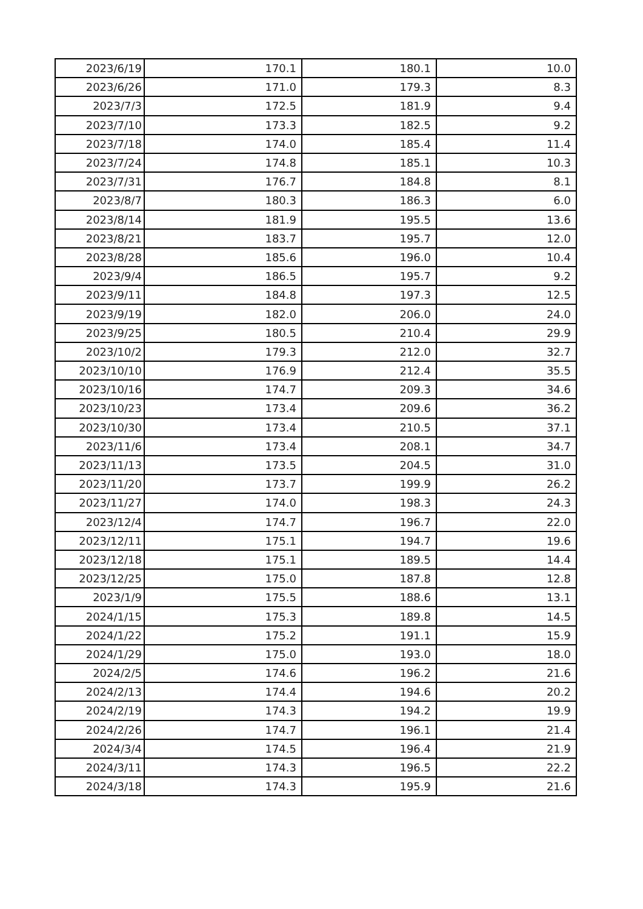| 2023/6/19 | 170.1 | 180.1 | 10.0 |
| 2023/6/26 | 171.0 | 179.3 | 8.3 |
| 2023/7/3 | 172.5 | 181.9 | 9.4 |
| 2023/7/10 | 173.3 | 182.5 | 9.2 |
| 2023/7/18 | 174.0 | 185.4 | 11.4 |
| 2023/7/24 | 174.8 | 185.1 | 10.3 |
| 2023/7/31 | 176.7 | 184.8 | 8.1 |
| 2023/8/7 | 180.3 | 186.3 | 6.0 |
| 2023/8/14 | 181.9 | 195.5 | 13.6 |
| 2023/8/21 | 183.7 | 195.7 | 12.0 |
| 2023/8/28 | 185.6 | 196.0 | 10.4 |
| 2023/9/4 | 186.5 | 195.7 | 9.2 |
| 2023/9/11 | 184.8 | 197.3 | 12.5 |
| 2023/9/19 | 182.0 | 206.0 | 24.0 |
| 2023/9/25 | 180.5 | 210.4 | 29.9 |
| 2023/10/2 | 179.3 | 212.0 | 32.7 |
| 2023/10/10 | 176.9 | 212.4 | 35.5 |
| 2023/10/16 | 174.7 | 209.3 | 34.6 |
| 2023/10/23 | 173.4 | 209.6 | 36.2 |
| 2023/10/30 | 173.4 | 210.5 | 37.1 |
| 2023/11/6 | 173.4 | 208.1 | 34.7 |
| 2023/11/13 | 173.5 | 204.5 | 31.0 |
| 2023/11/20 | 173.7 | 199.9 | 26.2 |
| 2023/11/27 | 174.0 | 198.3 | 24.3 |
| 2023/12/4 | 174.7 | 196.7 | 22.0 |
| 2023/12/11 | 175.1 | 194.7 | 19.6 |
| 2023/12/18 | 175.1 | 189.5 | 14.4 |
| 2023/12/25 | 175.0 | 187.8 | 12.8 |
| 2023/1/9 | 175.5 | 188.6 | 13.1 |
| 2024/1/15 | 175.3 | 189.8 | 14.5 |
| 2024/1/22 | 175.2 | 191.1 | 15.9 |
| 2024/1/29 | 175.0 | 193.0 | 18.0 |
| 2024/2/5 | 174.6 | 196.2 | 21.6 |
| 2024/2/13 | 174.4 | 194.6 | 20.2 |
| 2024/2/19 | 174.3 | 194.2 | 19.9 |
| 2024/2/26 | 174.7 | 196.1 | 21.4 |
| 2024/3/4 | 174.5 | 196.4 | 21.9 |
| 2024/3/11 | 174.3 | 196.5 | 22.2 |
| 2024/3/18 | 174.3 | 195.9 | 21.6 |